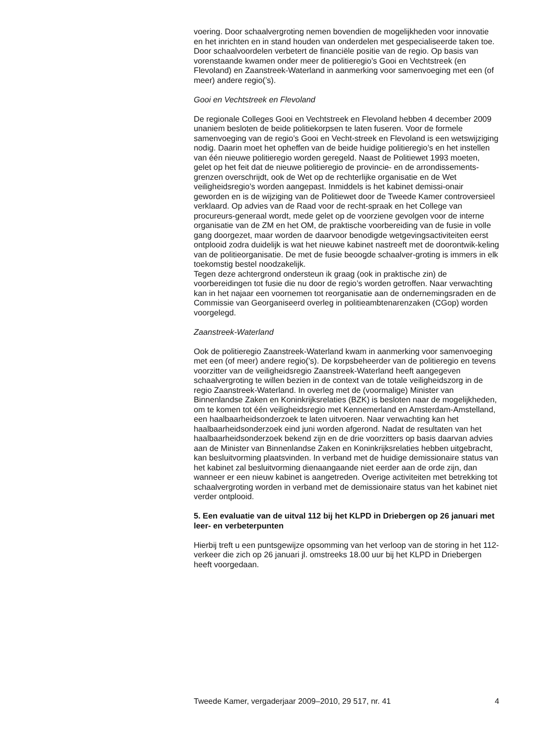voering. Door schaalvergroting nemen bovendien de mogelijkheden voor innovatie en het inrichten en in stand houden van onderdelen met gespecialiseerde taken toe. Door schaalvoordelen verbetert de financiële positie van de regio. Op basis van vorenstaande kwamen onder meer de politieregio’s Gooi en Vechtstreek (en Flevoland) en Zaanstreek-Waterland in aanmerking voor samenvoeging met een (of meer) andere regio(’s).
Gooi en Vechtstreek en Flevoland
De regionale Colleges Gooi en Vechtstreek en Flevoland hebben 4 december 2009 unaniem besloten de beide politiekorpsen te laten fuseren. Voor de formele samenvoeging van de regio’s Gooi en Vecht-streek en Flevoland is een wetswijziging nodig. Daarin moet het opheffen van de beide huidige politieregio’s en het instellen van één nieuwe politieregio worden geregeld. Naast de Politiewet 1993 moeten, gelet op het feit dat de nieuwe politieregio de provincie- en de arrondissements-grenzen overschrijdt, ook de Wet op de rechterlijke organisatie en de Wet veiligheidsregio’s worden aangepast. Inmiddels is het kabinet demissi-onair geworden en is de wijziging van de Politiewet door de Tweede Kamer controversieel verklaard. Op advies van de Raad voor de recht-spraak en het College van procureurs-generaal wordt, mede gelet op de voorziene gevolgen voor de interne organisatie van de ZM en het OM, de praktische voorbereiding van de fusie in volle gang doorgezet, maar worden de daarvoor benodigde wetgevingsactiviteiten eerst ontplooid zodra duidelijk is wat het nieuwe kabinet nastreeft met de doorontwik-keling van de politieorganisatie. De met de fusie beoogde schaalver-groting is immers in elk toekomstig bestel noodzakelijk.
Tegen deze achtergrond ondersteun ik graag (ook in praktische zin) de voorbereidingen tot fusie die nu door de regio’s worden getroffen. Naar verwachting kan in het najaar een voornemen tot reorganisatie aan de ondernemingsraden en de Commissie van Georganiseerd overleg in politieambtenarenzaken (CGop) worden voorgelegd.
Zaanstreek-Waterland
Ook de politieregio Zaanstreek-Waterland kwam in aanmerking voor samenvoeging met een (of meer) andere regio(’s). De korpsbeheerder van de politieregio en tevens voorzitter van de veiligheidsregio Zaanstreek-Waterland heeft aangegeven schaalvergroting te willen bezien in de context van de totale veiligheidszorg in de regio Zaanstreek-Waterland. In overleg met de (voormalige) Minister van Binnenlandse Zaken en Koninkrijksrelaties (BZK) is besloten naar de mogelijkheden, om te komen tot één veiligheidsregio met Kennemerland en Amsterdam-Amstelland, een haalbaarheidsonderzoek te laten uitvoeren. Naar verwachting kan het haalbaarheidsonderzoek eind juni worden afgerond. Nadat de resultaten van het haalbaarheidsonderzoek bekend zijn en de drie voorzitters op basis daarvan advies aan de Minister van Binnenlandse Zaken en Koninkrijksrelaties hebben uitgebracht, kan besluitvorming plaatsvinden. In verband met de huidige demissionaire status van het kabinet zal besluitvorming dienaangaande niet eerder aan de orde zijn, dan wanneer er een nieuw kabinet is aangetreden. Overige activiteiten met betrekking tot schaalvergroting worden in verband met de demissionaire status van het kabinet niet verder ontplooid.
5. Een evaluatie van de uitval 112 bij het KLPD in Driebergen op 26 januari met leer- en verbeterpunten
Hierbij treft u een puntsgewijze opsomming van het verloop van de storing in het 112-verkeer die zich op 26 januari jl. omstreeks 18.00 uur bij het KLPD in Driebergen heeft voorgedaan.
Tweede Kamer, vergaderjaar 2009–2010, 29 517, nr. 41 4